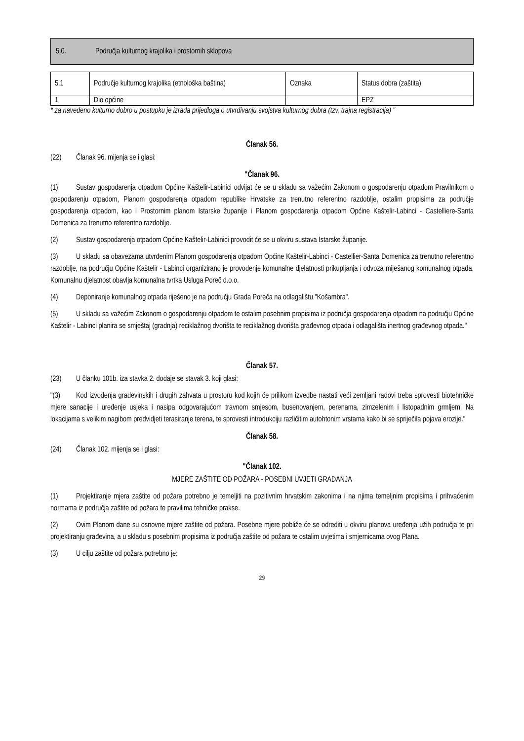5.0. Područja kulturnog krajolika i prostornih sklopova
| 5.1 | Područje kulturnog krajolika (etnološka baština) | Oznaka | Status dobra (zaštita) |
| 1 | Dio općine | | EPZ |
* za navedeno kulturno dobro u postupku je izrada prijedloga o utvrđivanju svojstva kulturnog dobra (tzv. trajna registracija) "
Članak 56.
(22) Članak 96. mijenja se i glasi:
"Članak 96.
(1) Sustav gospodarenja otpadom Općine Kaštelir-Labinici odvijat će se u skladu sa važećim Zakonom o gospodarenju otpadom Pravilnikom o gospodarenju otpadom, Planom gospodarenja otpadom republike Hrvatske za trenutno referentno razdoblje, ostalim propisima za područje gospodarenja otpadom, kao i Prostornim planom Istarske županije i Planom gospodarenja otpadom Općine Kaštelir-Labinci - Castelliere-Santa Domenica za trenutno referentno razdoblje.
(2) Sustav gospodarenja otpadom Općine Kaštelir-Labinici provodit će se u okviru sustava Istarske županije.
(3) U skladu sa obavezama utvrđenim Planom gospodarenja otpadom Općine Kaštelir-Labinci - Castellier-Santa Domenica za trenutno referentno razdoblje, na području Općine Kaštelir - Labinci organizirano je provođenje komunalne djelatnosti prikupljanja i odvoza miješanog komunalnog otpada. Komunalnu djelatnost obavlja komunalna tvrtka Usluga Poreč d.o.o.
(4) Deponiranje komunalnog otpada riješeno je na području Grada Poreča na odlagalištu "Košambra".
(5) U skladu sa važećim Zakonom o gospodarenju otpadom te ostalim posebnim propisima iz područja gospodarenja otpadom na području Općine Kaštelir - Labinci planira se smještaj (gradnja) reciklažnog dvorišta te reciklažnog dvorišta građevnog otpada i odlagališta inertnog građevnog otpada."
Članak 57.
(23) U članku 101b. iza stavka 2. dodaje se stavak 3. koji glasi:
"(3) Kod izvođenja građevinskih i drugih zahvata u prostoru kod kojih će prilikom izvedbe nastati veći zemljani radovi treba sprovesti biotehničke mjere sanacije i uređenje usjeka i nasipa odgovarajućom travnom smjesom, busenovanjem, perenama, zimzelenim i listopadnim grmljem. Na lokacijama s velikim nagibom predvidjeti terasiranje terena, te sprovesti introdukciju različitim autohtonim vrstama kako bi se spriječila pojava erozije."
Članak 58.
(24) Članak 102. mijenja se i glasi:
"Članak 102.
MJERE ZAŠTITE OD POŽARA - POSEBNI UVJETI GRAĐANJA
(1) Projektiranje mjera zaštite od požara potrebno je temeljiti na pozitivnim hrvatskim zakonima i na njima temeljnim propisima i prihvaćenim normama iz područja zaštite od požara te pravilima tehničke prakse.
(2) Ovim Planom dane su osnovne mjere zaštite od požara. Posebne mjere pobliže će se odrediti u okviru planova uređenja užih područja te pri projektiranju građevina, a u skladu s posebnim propisima iz područja zaštite od požara te ostalim uvjetima i smjernicama ovog Plana.
(3) U cilju zaštite od požara potrebno je:
29